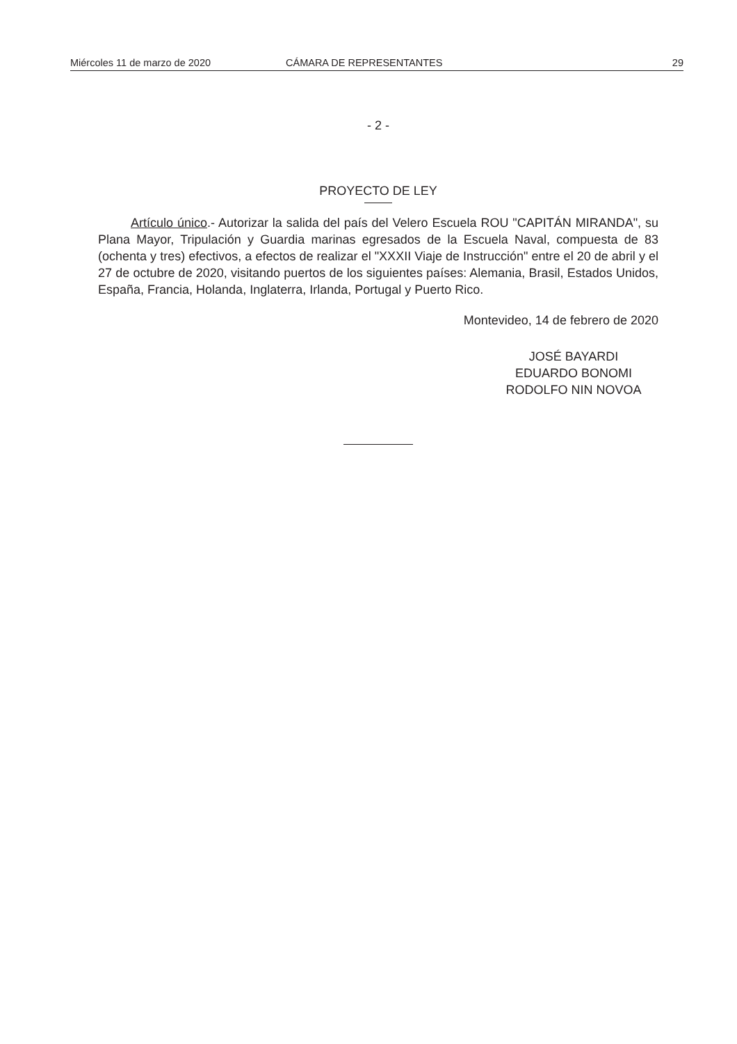Miércoles 11 de marzo de 2020 CÁMARA DE REPRESENTANTES 29
- 2 -
PROYECTO DE LEY
Artículo único.- Autorizar la salida del país del Velero Escuela ROU "CAPITÁN MIRANDA", su Plana Mayor, Tripulación y Guardia marinas egresados de la Escuela Naval, compuesta de 83 (ochenta y tres) efectivos, a efectos de realizar el "XXXII Viaje de Instrucción" entre el 20 de abril y el 27 de octubre de 2020, visitando puertos de los siguientes países: Alemania, Brasil, Estados Unidos, España, Francia, Holanda, Inglaterra, Irlanda, Portugal y Puerto Rico.
Montevideo, 14 de febrero de 2020
JOSÉ BAYARDI
EDUARDO BONOMI
RODOLFO NIN NOVOA